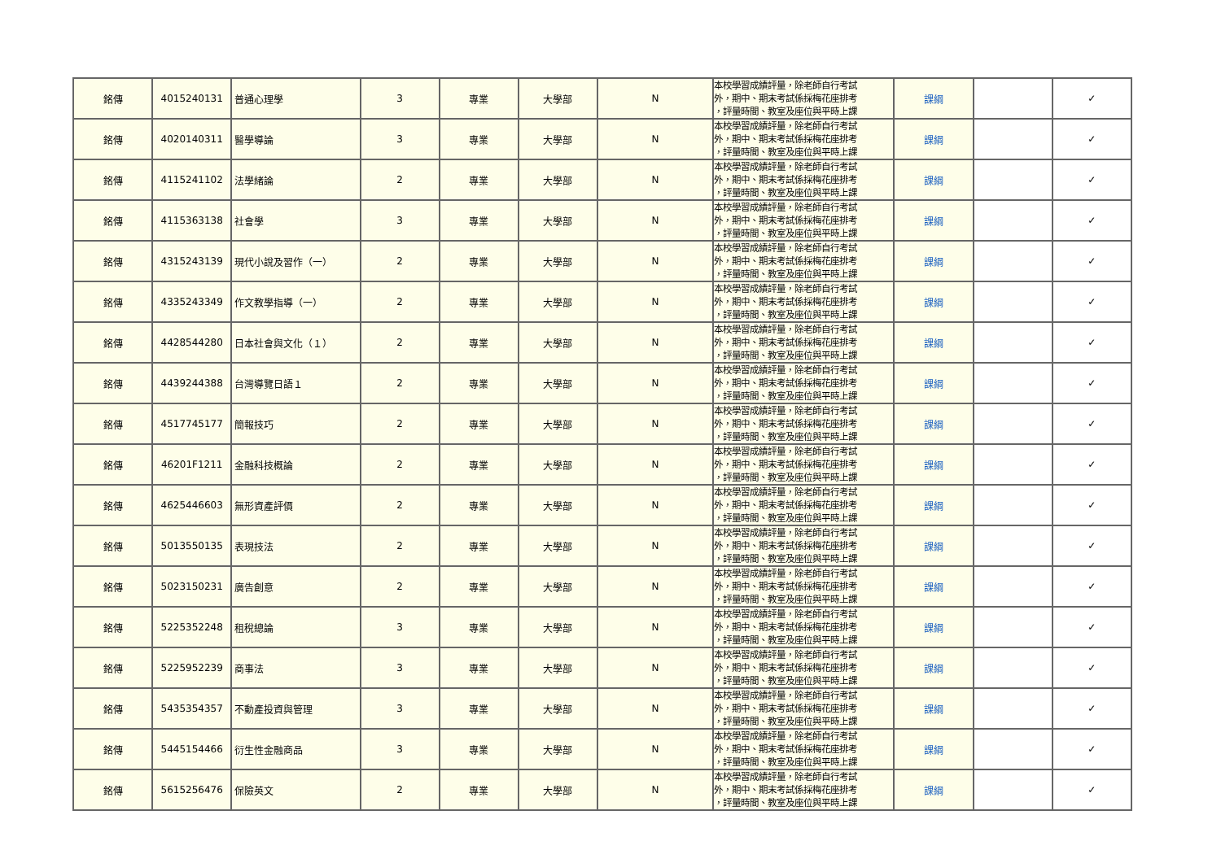| 銘傳 | 4015240131 | 普通心理學 | 3 | 專業 | 大學部 | N | 本校學習成績評量，除老師自行考試 外，期中、期末考試係採梅花座排考 ，評量時間、教室及座位與平時上課 | 課綱 | | ✓ |
| 銘傳 | 4020140311 | 醫學導論 | 3 | 專業 | 大學部 | N | 本校學習成績評量，除老師自行考試 外，期中、期末考試係採梅花座排考 ，評量時間、教室及座位與平時上課 | 課綱 | | ✓ |
| 銘傳 | 4115241102 | 法學緒論 | 2 | 專業 | 大學部 | N | 本校學習成績評量，除老師自行考試 外，期中、期末考試係採梅花座排考 ，評量時間、教室及座位與平時上課 | 課綱 | | ✓ |
| 銘傳 | 4115363138 | 社會學 | 3 | 專業 | 大學部 | N | 本校學習成績評量，除老師自行考試 外，期中、期末考試係採梅花座排考 ，評量時間、教室及座位與平時上課 | 課綱 | | ✓ |
| 銘傳 | 4315243139 | 現代小說及習作（一） | 2 | 專業 | 大學部 | N | 本校學習成績評量，除老師自行考試 外，期中、期末考試係採梅花座排考 ，評量時間、教室及座位與平時上課 | 課綱 | | ✓ |
| 銘傳 | 4335243349 | 作文教學指導（一） | 2 | 專業 | 大學部 | N | 本校學習成績評量，除老師自行考試 外，期中、期末考試係採梅花座排考 ，評量時間、教室及座位與平時上課 | 課綱 | | ✓ |
| 銘傳 | 4428544280 | 日本社會與文化（１） | 2 | 專業 | 大學部 | N | 本校學習成績評量，除老師自行考試 外，期中、期末考試係採梅花座排考 ，評量時間、教室及座位與平時上課 | 課綱 | | ✓ |
| 銘傳 | 4439244388 | 台灣導覽日語１ | 2 | 專業 | 大學部 | N | 本校學習成績評量，除老師自行考試 外，期中、期末考試係採梅花座排考 ，評量時間、教室及座位與平時上課 | 課綱 | | ✓ |
| 銘傳 | 4517745177 | 簡報技巧 | 2 | 專業 | 大學部 | N | 本校學習成績評量，除老師自行考試 外，期中、期末考試係採梅花座排考 ，評量時間、教室及座位與平時上課 | 課綱 | | ✓ |
| 銘傳 | 46201F1211 | 金融科技概論 | 2 | 專業 | 大學部 | N | 本校學習成績評量，除老師自行考試 外，期中、期末考試係採梅花座排考 ，評量時間、教室及座位與平時上課 | 課綱 | | ✓ |
| 銘傳 | 4625446603 | 無形資產評價 | 2 | 專業 | 大學部 | N | 本校學習成績評量，除老師自行考試 外，期中、期末考試係採梅花座排考 ，評量時間、教室及座位與平時上課 | 課綱 | | ✓ |
| 銘傳 | 5013550135 | 表現技法 | 2 | 專業 | 大學部 | N | 本校學習成績評量，除老師自行考試 外，期中、期末考試係採梅花座排考 ，評量時間、教室及座位與平時上課 | 課綱 | | ✓ |
| 銘傳 | 5023150231 | 廣告創意 | 2 | 專業 | 大學部 | N | 本校學習成績評量，除老師自行考試 外，期中、期末考試係採梅花座排考 ，評量時間、教室及座位與平時上課 | 課綱 | | ✓ |
| 銘傳 | 5225352248 | 租稅總論 | 3 | 專業 | 大學部 | N | 本校學習成績評量，除老師自行考試 外，期中、期末考試係採梅花座排考 ，評量時間、教室及座位與平時上課 | 課綱 | | ✓ |
| 銘傳 | 5225952239 | 商事法 | 3 | 專業 | 大學部 | N | 本校學習成績評量，除老師自行考試 外，期中、期末考試係採梅花座排考 ，評量時間、教室及座位與平時上課 | 課綱 | | ✓ |
| 銘傳 | 5435354357 | 不動產投資與管理 | 3 | 專業 | 大學部 | N | 本校學習成績評量，除老師自行考試 外，期中、期末考試係採梅花座排考 ，評量時間、教室及座位與平時上課 | 課綱 | | ✓ |
| 銘傳 | 5445154466 | 衍生性金融商品 | 3 | 專業 | 大學部 | N | 本校學習成績評量，除老師自行考試 外，期中、期末考試係採梅花座排考 ，評量時間、教室及座位與平時上課 | 課綱 | | ✓ |
| 銘傳 | 5615256476 | 保險英文 | 2 | 專業 | 大學部 | N | 本校學習成績評量，除老師自行考試 外，期中、期末考試係採梅花座排考 ，評量時間、教室及座位與平時上課 | 課綱 | | ✓ |